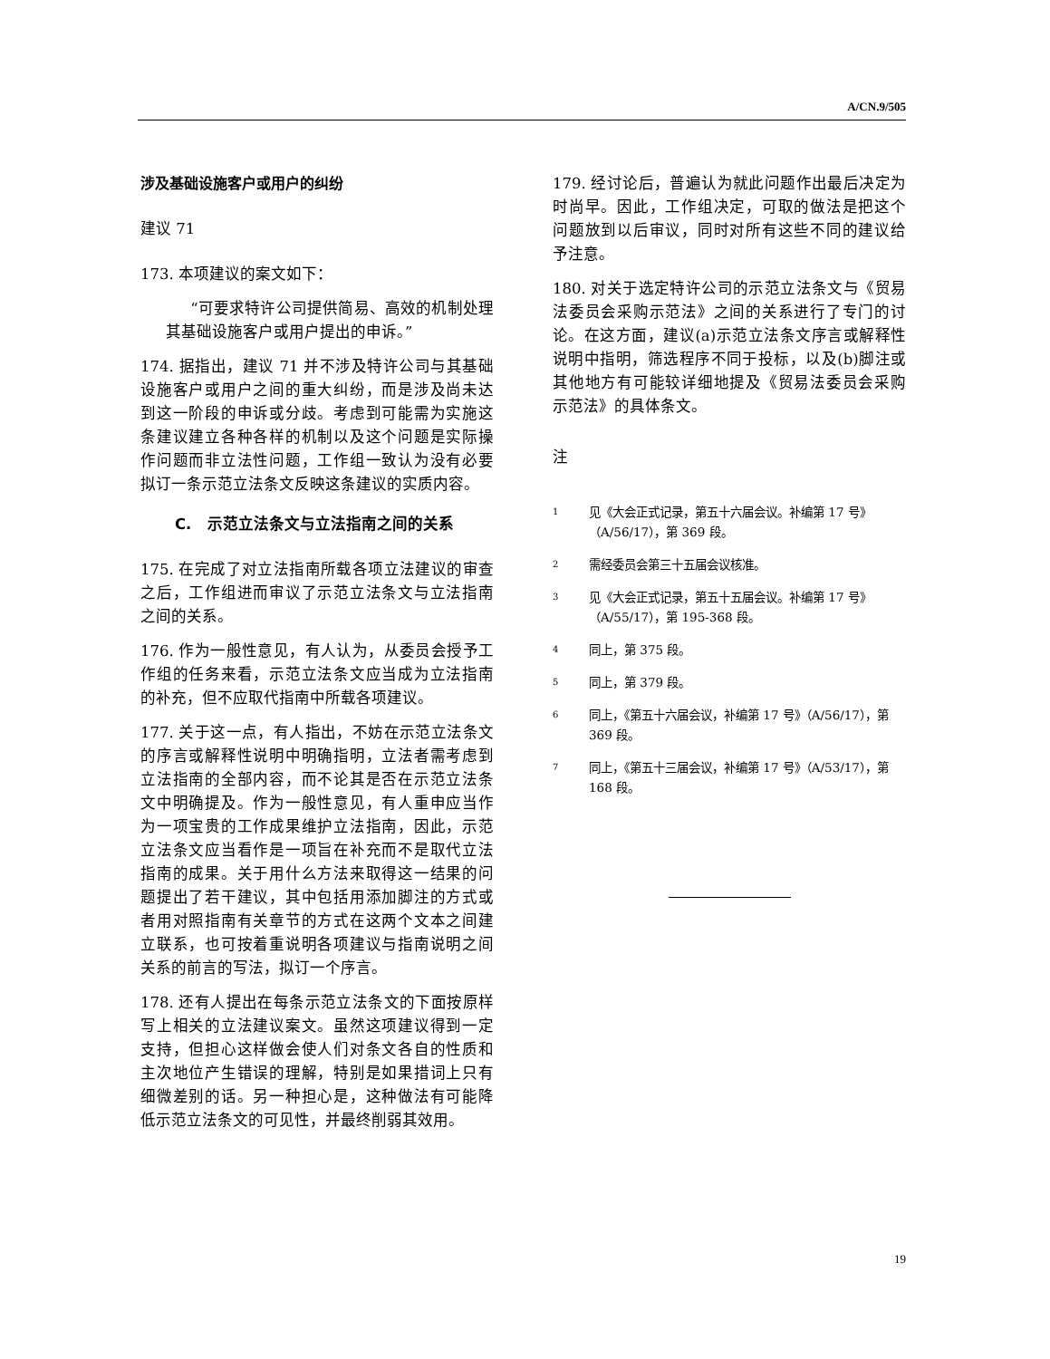A/CN.9/505
涉及基础设施客户或用户的纠纷
建议 71
173. 本项建议的案文如下：
“可要求特许公司提供简易、高效的机制处理其基础设施客户或用户提出的申诉。”
174. 据指出，建议 71 并不涉及特许公司与其基础设施客户或用户之间的重大纠纷，而是涉及尚未达到这一阶段的申诉或分歧。考虑到可能需为实施这条建议建立各种各样的机制以及这个问题是实际操作问题而非立法性问题，工作组一致认为没有必要拟订一条示范立法条文反映这条建议的实质内容。
C. 示范立法条文与立法指南之间的关系
175. 在完成了对立法指南所载各项立法建议的审查之后，工作组进而审议了示范立法条文与立法指南之间的关系。
176. 作为一般性意见，有人认为，从委员会授予工作组的任务来看，示范立法条文应当成为立法指南的补充，但不应取代指南中所载各项建议。
177. 关于这一点，有人指出，不妨在示范立法条文的序言或解释性说明中明确指明，立法者需考虑到立法指南的全部内容，而不论其是否在示范立法条文中明确提及。作为一般性意见，有人重申应当作为一项宝贵的工作成果维护立法指南，因此，示范立法条文应当看作是一项旨在补充而不是取代立法指南的成果。关于用什么方法来取得这一结果的问题提出了若干建议，其中包括用添加脚注的方式或者用对照指南有关章节的方式在这两个文本之间建立联系，也可按着重说明各项建议与指南说明之间关系的前言的写法，拟订一个序言。
178. 还有人提出在每条示范立法条文的下面按原样写上相关的立法建议案文。虽然这项建议得到一定支持，但担心这样做会使人们对条文各自的性质和主次地位产生错误的理解，特别是如果措词上只有细微差别的话。另一种担心是，这种做法有可能降低示范立法条文的可见性，并最终削弱其效用。
179. 经讨论后，普遍认为就此问题作出最后决定为时尚早。因此，工作组决定，可取的做法是把这个问题放到以后审议，同时对所有这些不同的建议给予注意。
180. 对关于选定特许公司的示范立法条文与《贸易法委员会采购示范法》之间的关系进行了专门的讨论。在这方面，建议(a)示范立法条文序言或解释性说明中指明，筛选程序不同于投标，以及(b)脚注或其他地方有可能较详细地提及《贸易法委员会采购示范法》的具体条文。
注
<sup>1</sup> 见《大会正式记录，第五十六届会议。补编第 17 号》（A/56/17），第 369 段。
<sup>2</sup> 需经委员会第三十五届会议核准。
<sup>3</sup> 见《大会正式记录，第五十五届会议。补编第 17 号》（A/55/17），第 195-368 段。
<sup>4</sup> 同上，第 375 段。
<sup>5</sup> 同上，第 379 段。
<sup>6</sup> 同上，《第五十六届会议，补编第 17 号》（A/56/17），第 369 段。
<sup>7</sup> 同上，《第五十三届会议，补编第 17 号》（A/53/17），第 168 段。
19